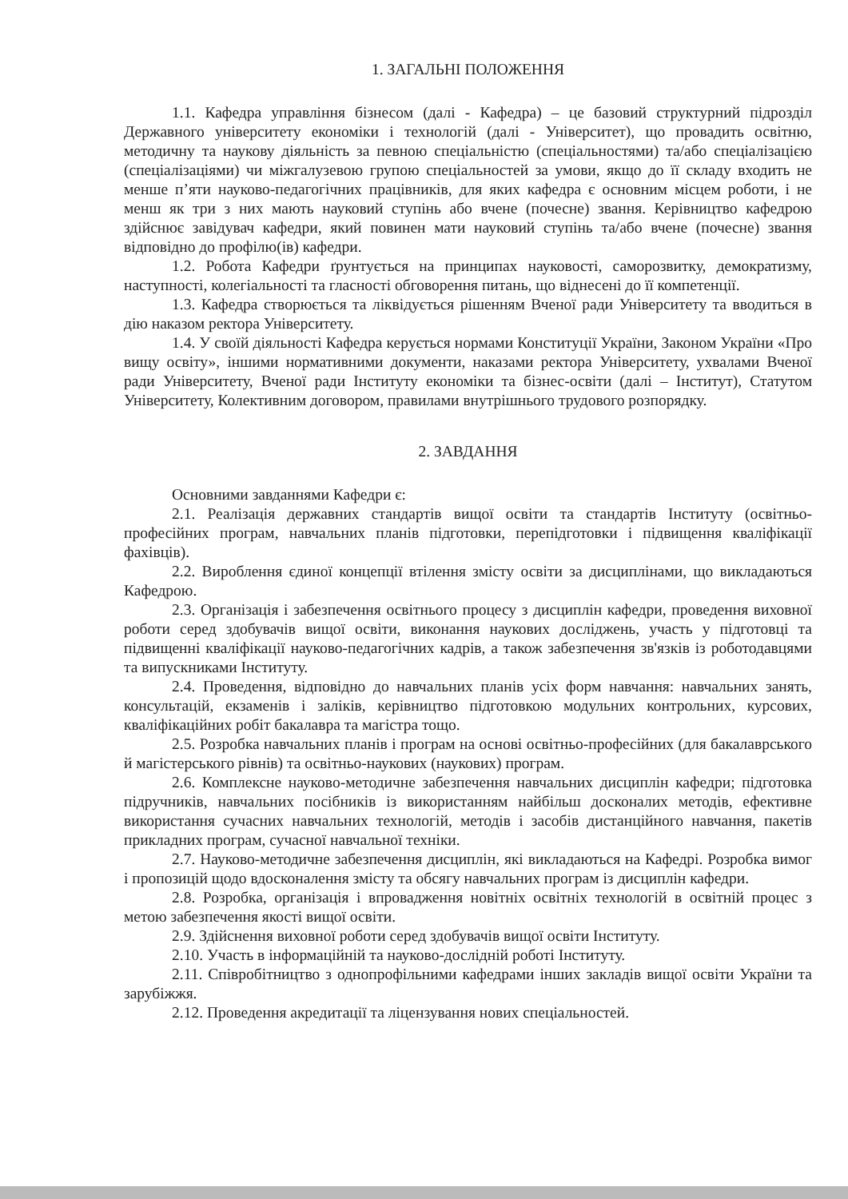1. ЗАГАЛЬНІ ПОЛОЖЕННЯ
1.1. Кафедра управління бізнесом (далі - Кафедра) – це базовий структурний підрозділ Державного університету економіки і технологій (далі - Університет), що провадить освітню, методичну та наукову діяльність за певною спеціальністю (спеціальностями) та/або спеціалізацією (спеціалізаціями) чи міжгалузевою групою спеціальностей за умови, якщо до її складу входить не менше п’яти науково-педагогічних працівників, для яких кафедра є основним місцем роботи, і не менш як три з них мають науковий ступінь або вчене (почесне) звання. Керівництво кафедрою здійснює завідувач кафедри, який повинен мати науковий ступінь та/або вчене (почесне) звання відповідно до профілю(ів) кафедри.
1.2. Робота Кафедри ґрунтується на принципах науковості, саморозвитку, демократизму, наступності, колегіальності та гласності обговорення питань, що віднесені до її компетенції.
1.3. Кафедра створюється та ліквідується рішенням Вченої ради Університету та вводиться в дію наказом ректора Університету.
1.4. У своїй діяльності Кафедра керується нормами Конституції України, Законом України «Про вищу освіту», іншими нормативними документи, наказами ректора Університету, ухвалами Вченої ради Університету, Вченої ради Інституту економіки та бізнес-освіти (далі – Інститут), Статутом Університету, Колективним договором, правилами внутрішнього трудового розпорядку.
2. ЗАВДАННЯ
Основними завданнями Кафедри є:
2.1. Реалізація державних стандартів вищої освіти та стандартів Інституту (освітньо-професійних програм, навчальних планів підготовки, перепідготовки і підвищення кваліфікації фахівців).
2.2. Вироблення єдиної концепції втілення змісту освіти за дисциплінами, що викладаються Кафедрою.
2.3. Організація і забезпечення освітнього процесу з дисциплін кафедри, проведення виховної роботи серед здобувачів вищої освіти, виконання наукових досліджень, участь у підготовці та підвищенні кваліфікації науково-педагогічних кадрів, а також забезпечення зв'язків із роботодавцями та випускниками Інституту.
2.4. Проведення, відповідно до навчальних планів усіх форм навчання: навчальних занять, консультацій, екзаменів і заліків, керівництво підготовкою модульних контрольних, курсових, кваліфікаційних робіт бакалавра та магістра тощо.
2.5. Розробка навчальних планів і програм на основі освітньо-професійних (для бакалаврського й магістерського рівнів) та освітньо-наукових (наукових) програм.
2.6. Комплексне науково-методичне забезпечення навчальних дисциплін кафедри; підготовка підручників, навчальних посібників із використанням найбільш досконалих методів, ефективне використання сучасних навчальних технологій, методів і засобів дистанційного навчання, пакетів прикладних програм, сучасної навчальної техніки.
2.7. Науково-методичне забезпечення дисциплін, які викладаються на Кафедрі. Розробка вимог і пропозицій щодо вдосконалення змісту та обсягу навчальних програм із дисциплін кафедри.
2.8. Розробка, організація і впровадження новітніх освітніх технологій в освітній процес з метою забезпечення якості вищої освіти.
2.9. Здійснення виховної роботи серед здобувачів вищої освіти Інституту.
2.10. Участь в інформаційній та науково-дослідній роботі Інституту.
2.11. Співробітництво з однопрофільними кафедрами інших закладів вищої освіти України та зарубіжжя.
2.12. Проведення акредитації та ліцензування нових спеціальностей.